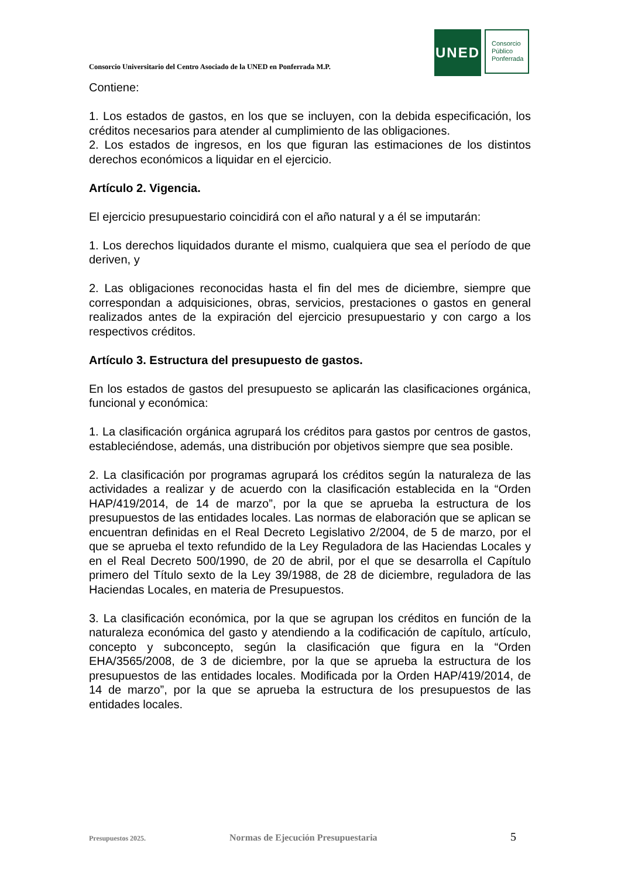Consorcio Universitario del Centro Asociado de la UNED en Ponferrada M.P.
UNED
Consorcio
Público
Ponferrada
Contiene:
1. Los estados de gastos, en los que se incluyen, con la debida especificación, los créditos necesarios para atender al cumplimiento de las obligaciones.
2. Los estados de ingresos, en los que figuran las estimaciones de los distintos derechos económicos a liquidar en el ejercicio.
Artículo 2. Vigencia.
El ejercicio presupuestario coincidirá con el año natural y a él se imputarán:
1. Los derechos liquidados durante el mismo, cualquiera que sea el período de que deriven, y
2. Las obligaciones reconocidas hasta el fin del mes de diciembre, siempre que correspondan a adquisiciones, obras, servicios, prestaciones o gastos en general realizados antes de la expiración del ejercicio presupuestario y con cargo a los respectivos créditos.
Artículo 3. Estructura del presupuesto de gastos.
En los estados de gastos del presupuesto se aplicarán las clasificaciones orgánica, funcional y económica:
1. La clasificación orgánica agrupará los créditos para gastos por centros de gastos, estableciéndose, además, una distribución por objetivos siempre que sea posible.
2. La clasificación por programas agrupará los créditos según la naturaleza de las actividades a realizar y de acuerdo con la clasificación establecida en la “Orden HAP/419/2014, de 14 de marzo”, por la que se aprueba la estructura de los presupuestos de las entidades locales. Las normas de elaboración que se aplican se encuentran definidas en el Real Decreto Legislativo 2/2004, de 5 de marzo, por el que se aprueba el texto refundido de la Ley Reguladora de las Haciendas Locales y en el Real Decreto 500/1990, de 20 de abril, por el que se desarrolla el Capítulo primero del Título sexto de la Ley 39/1988, de 28 de diciembre, reguladora de las Haciendas Locales, en materia de Presupuestos.
3. La clasificación económica, por la que se agrupan los créditos en función de la naturaleza económica del gasto y atendiendo a la codificación de capítulo, artículo, concepto y subconcepto, según la clasificación que figura en la “Orden EHA/3565/2008, de 3 de diciembre, por la que se aprueba la estructura de los presupuestos de las entidades locales. Modificada por la Orden HAP/419/2014, de 14 de marzo”, por la que se aprueba la estructura de los presupuestos de las entidades locales.
Presupuestos 2025. Normas de Ejecución Presupuestaria 5